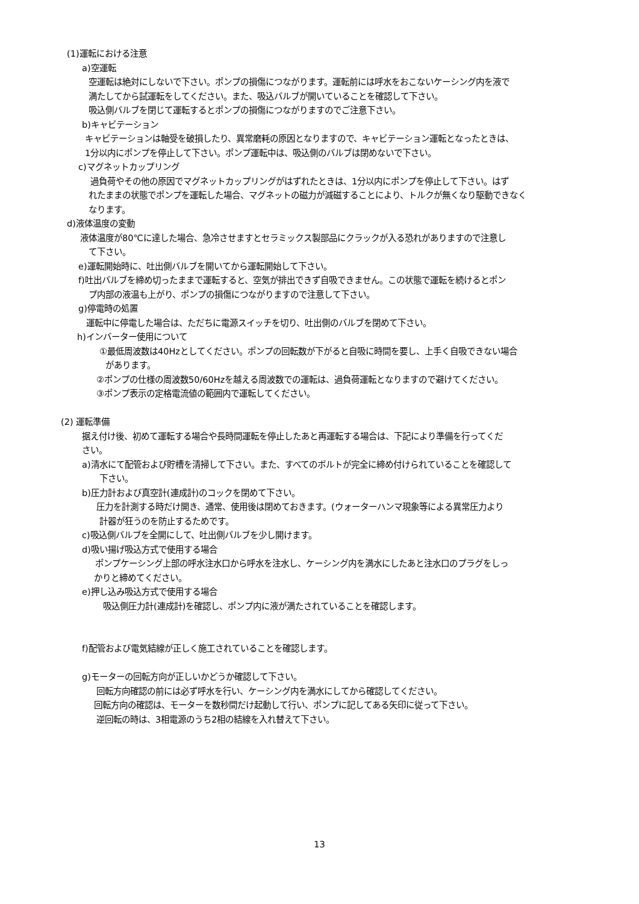(1)運転における注意
a)空運転
空運転は絶対にしないで下さい。ポンプの損傷につながります。運転前には呼水をおこないケーシング内を液で
満たしてから試運転をしてください。また、吸込バルブが開いていることを確認して下さい。
吸込側バルブを閉じて運転するとポンプの損傷につながりますのでご注意下さい。
b)キャビテーション
キャビテーションは軸受を破損したり、異常磨耗の原因となりますので、キャビテーション運転となったときは、
1分以内にポンプを停止して下さい。ポンプ運転中は、吸込側のバルブは閉めないで下さい。
c)マグネットカップリング
過負荷やその他の原因でマグネットカップリングがはずれたときは、1分以内にポンプを停止して下さい。はず
れたままの状態でポンプを運転した場合、マグネットの磁力が減磁することにより、トルクが無くなり駆動できなく
なります。
d)液体温度の変動
液体温度が80℃に達した場合、急冷させますとセラミックス製部品にクラックが入る恐れがありますので注意し
て下さい。
e)運転開始時に、吐出側バルブを開いてから運転開始して下さい。
f)吐出バルブを締め切ったままで運転すると、空気が排出できず自吸できません。この状態で運転を続けるとポン
プ内部の液温も上がり、ポンプの損傷につながりますので注意して下さい。
g)停電時の処置
運転中に停電した場合は、ただちに電源スイッチを切り、吐出側のバルブを閉めて下さい。
h)インバーター使用について
①最低周波数は40Hzとしてください。ポンプの回転数が下がると自吸に時間を要し、上手く自吸できない場合
があります。
②ポンプの仕様の周波数50/60Hzを越える周波数での運転は、過負荷運転となりますので避けてください。
③ポンプ表示の定格電流値の範囲内で運転してください。
(2) 運転準備
据え付け後、初めて運転する場合や長時間運転を停止したあと再運転する場合は、下記により準備を行ってくだ
さい。
a)清水にて配管および貯槽を清掃して下さい。また、すべてのボルトが完全に締め付けられていることを確認して
下さい。
b)圧力計および真空計(連成計)のコックを閉めて下さい。
圧力を計測する時だけ開き、通常、使用後は閉めておきます。(ウォーターハンマ現象等による異常圧力より
計器が狂うのを防止するためです。
c)吸込側バルブを全開にして、吐出側バルブを少し開けます。
d)吸い揚げ吸込方式で使用する場合
ポンプケーシング上部の呼水注水口から呼水を注水し、ケーシング内を満水にしたあと注水口のプラグをしっ
かりと締めてください。
e)押し込み吸込方式で使用する場合
吸込側圧力計(連成計)を確認し、ポンプ内に液が満たされていることを確認します。
f)配管および電気結線が正しく施工されていることを確認します。
g)モーターの回転方向が正しいかどうか確認して下さい。
回転方向確認の前には必ず呼水を行い、ケーシング内を満水にしてから確認してください。
回転方向の確認は、モーターを数秒間だけ起動して行い、ポンプに記してある矢印に従って下さい。
逆回転の時は、3相電源のうち2相の結線を入れ替えて下さい。
13